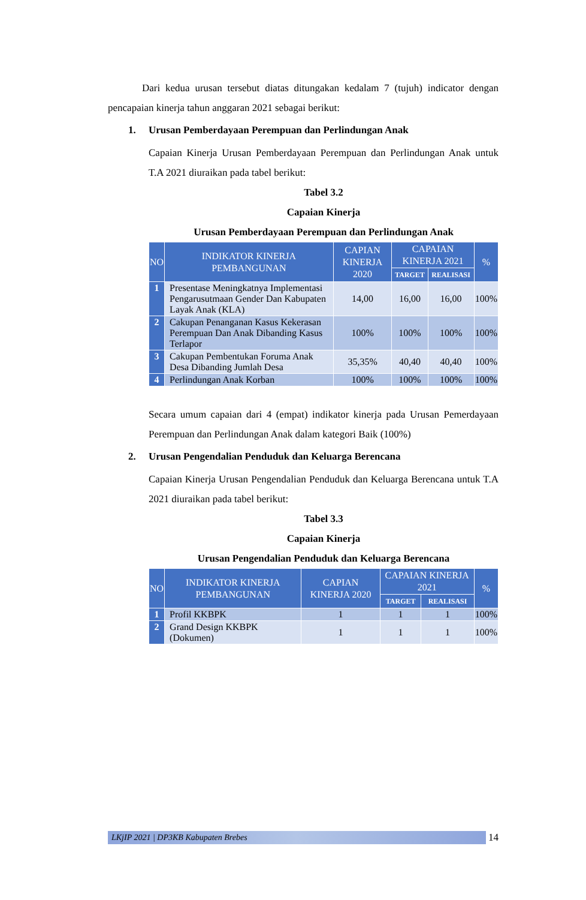Dari kedua urusan tersebut diatas ditungakan kedalam 7 (tujuh) indicator dengan pencapaian kinerja tahun anggaran 2021 sebagai berikut:
1. Urusan Pemberdayaan Perempuan dan Perlindungan Anak
Capaian Kinerja Urusan Pemberdayaan Perempuan dan Perlindungan Anak untuk T.A 2021 diuraikan pada tabel berikut:
Tabel 3.2
Capaian Kinerja
Urusan Pemberdayaan Perempuan dan Perlindungan Anak
| NO | INDIKATOR KINERJA PEMBANGUNAN | CAPIAN KINERJA 2020 | CAPAIAN KINERJA 2021 | | % |
| --- | --- | --- | --- | --- | --- |
| | | | TARGET | REALISASI | |
| 1 | Presentase Meningkatnya Implementasi Pengarusutmaan Gender Dan Kabupaten Layak Anak (KLA) | 14,00 | 16,00 | 16,00 | 100% |
| 2 | Cakupan Penanganan Kasus Kekerasan Perempuan Dan Anak Dibanding Kasus Terlapor | 100% | 100% | 100% | 100% |
| 3 | Cakupan Pembentukan Foruma Anak Desa Dibanding Jumlah Desa | 35,35% | 40,40 | 40,40 | 100% |
| 4 | Perlindungan Anak Korban | 100% | 100% | 100% | 100% |
Secara umum capaian dari 4 (empat) indikator kinerja pada Urusan Pemerdayaan Perempuan dan Perlindungan Anak dalam kategori Baik (100%)
2. Urusan Pengendalian Penduduk dan Keluarga Berencana
Capaian Kinerja Urusan Pengendalian Penduduk dan Keluarga Berencana untuk T.A 2021 diuraikan pada tabel berikut:
Tabel 3.3
Capaian Kinerja
Urusan Pengendalian Penduduk dan Keluarga Berencana
| NO | INDIKATOR KINERJA PEMBANGUNAN | CAPIAN KINERJA 2020 | CAPAIAN KINERJA 2021 | | % |
| --- | --- | --- | --- | --- | --- |
| | | | TARGET | REALISASI | |
| 1 | Profil KKBPK | 1 | 1 | 1 | 100% |
| 2 | Grand Design KKBPK (Dokumen) | 1 | 1 | 1 | 100% |
LKjIP 2021 | DP3KB Kabupaten Brebes
14